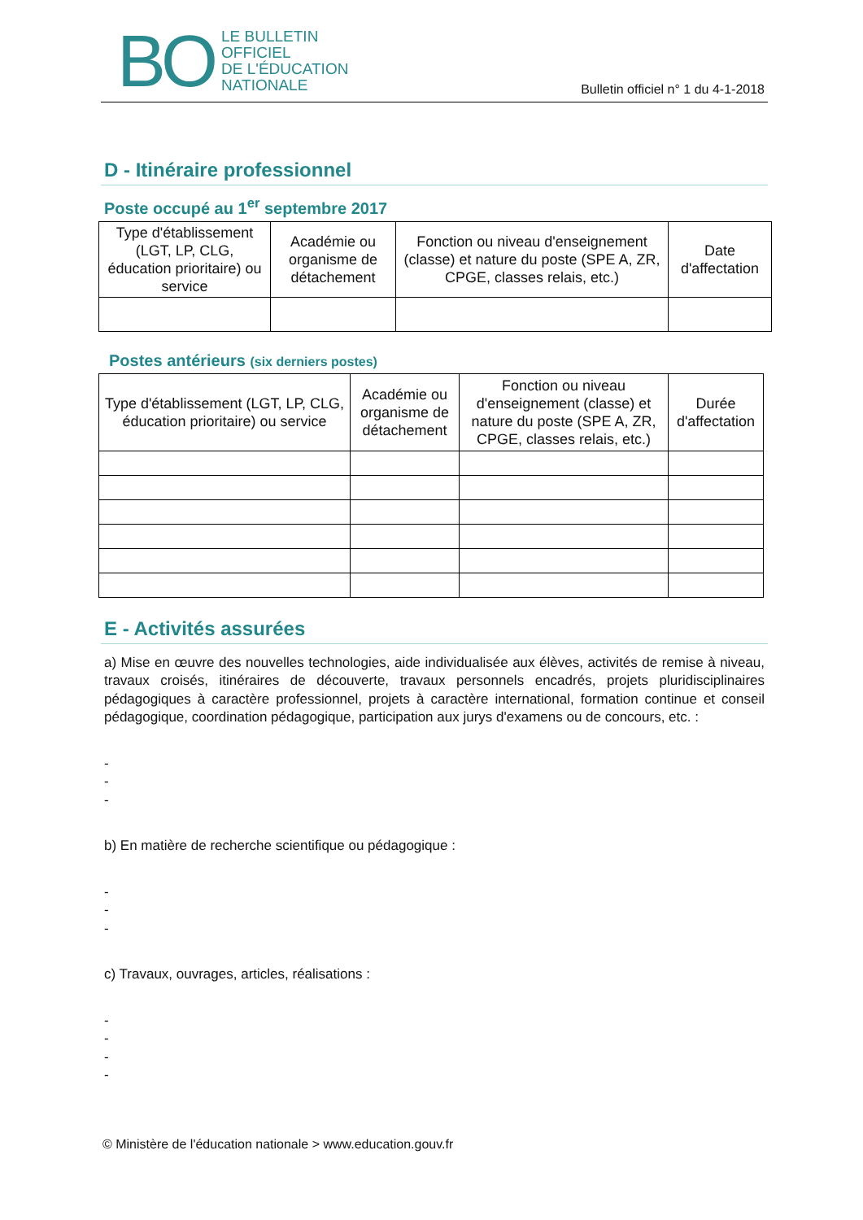BO LE BULLETIN
OFFICIEL
DE L'ÉDUCATION
NATIONALE
Bulletin officiel n° 1 du 4-1-2018
D - Itinéraire professionnel
Poste occupé au 1<sup>er</sup> septembre 2017
| Type d'établissement (LGT, LP, CLG, éducation prioritaire) ou service | Académie ou organisme de détachement | Fonction ou niveau d'enseignement (classe) et nature du poste (SPE A, ZR, CPGE, classes relais, etc.) | Date d'affectation |
| --- | --- | --- | --- |
Postes antérieurs (six derniers postes)
| Type d'établissement (LGT, LP, CLG, éducation prioritaire) ou service | Académie ou organisme de détachement | Fonction ou niveau d'enseignement (classe) et nature du poste (SPE A, ZR, CPGE, classes relais, etc.) | Durée d'affectation |
| --- | --- | --- | --- |
E - Activités assurées
a) Mise en œuvre des nouvelles technologies, aide individualisée aux élèves, activités de remise à niveau, travaux croisés, itinéraires de découverte, travaux personnels encadrés, projets pluridisciplinaires pédagogiques à caractère professionnel, projets à caractère international, formation continue et conseil pédagogique, coordination pédagogique, participation aux jurys d'examens ou de concours, etc. :
-
-
-
b) En matière de recherche scientifique ou pédagogique :
-
-
-
c) Travaux, ouvrages, articles, réalisations :
-
-
-
-
© Ministère de l'éducation nationale > www.education.gouv.fr